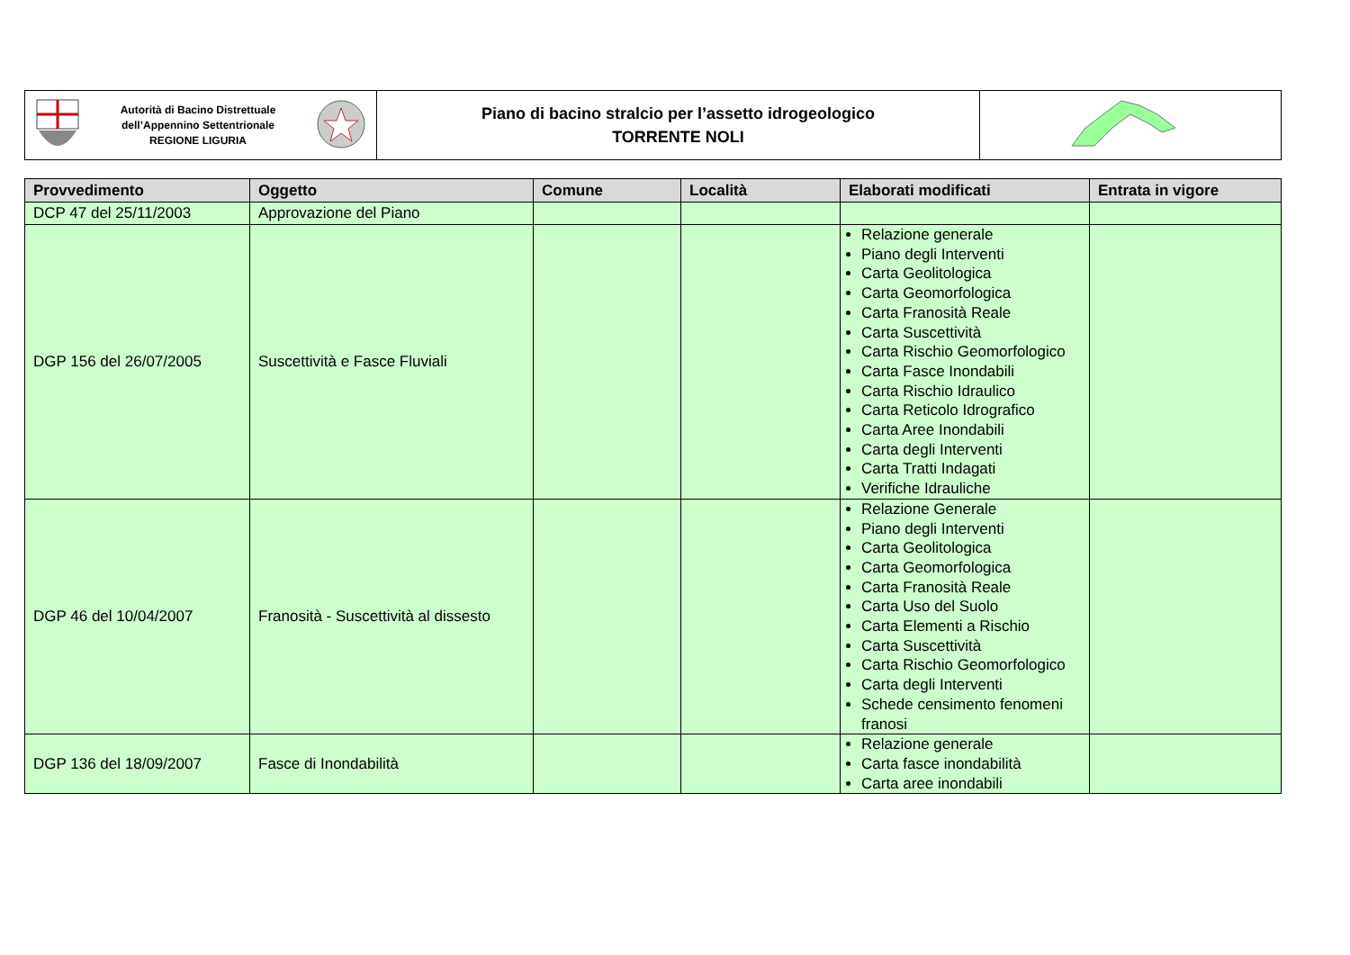| Autorità di Bacino Distrettuale dell’Appennino Settentrionale REGIONE LIGURIA | Piano di bacino stralcio per l’assetto idrogeologico TORRENTE NOLI | |
| Provvedimento | Oggetto | Comune | Località | Elaborati modificati | Entrata in vigore |
| --- | --- | --- | --- | --- | --- |
| DCP 47 del 25/11/2003 | Approvazione del Piano | | | | |
| DGP 156 del 26/07/2005 | Suscettività e Fasce Fluviali | | | Relazione generale Piano degli Interventi Carta Geolitologica Carta Geomorfologica Carta Franosità Reale Carta Suscettività Carta Rischio Geomorfologico Carta Fasce Inondabili Carta Rischio Idraulico Carta Reticolo Idrografico Carta Aree Inondabili Carta degli Interventi Carta Tratti Indagati Verifiche Idrauliche | |
| DGP 46 del 10/04/2007 | Franosità - Suscettività al dissesto | | | Relazione Generale Piano degli Interventi Carta Geolitologica Carta Geomorfologica Carta Franosità Reale Carta Uso del Suolo Carta Elementi a Rischio Carta Suscettività Carta Rischio Geomorfologico Carta degli Interventi Schede censimento fenomeni franosi | |
| DGP 136 del 18/09/2007 | Fasce di Inondabilità | | | Relazione generale Carta fasce inondabilità Carta aree inondabili | |